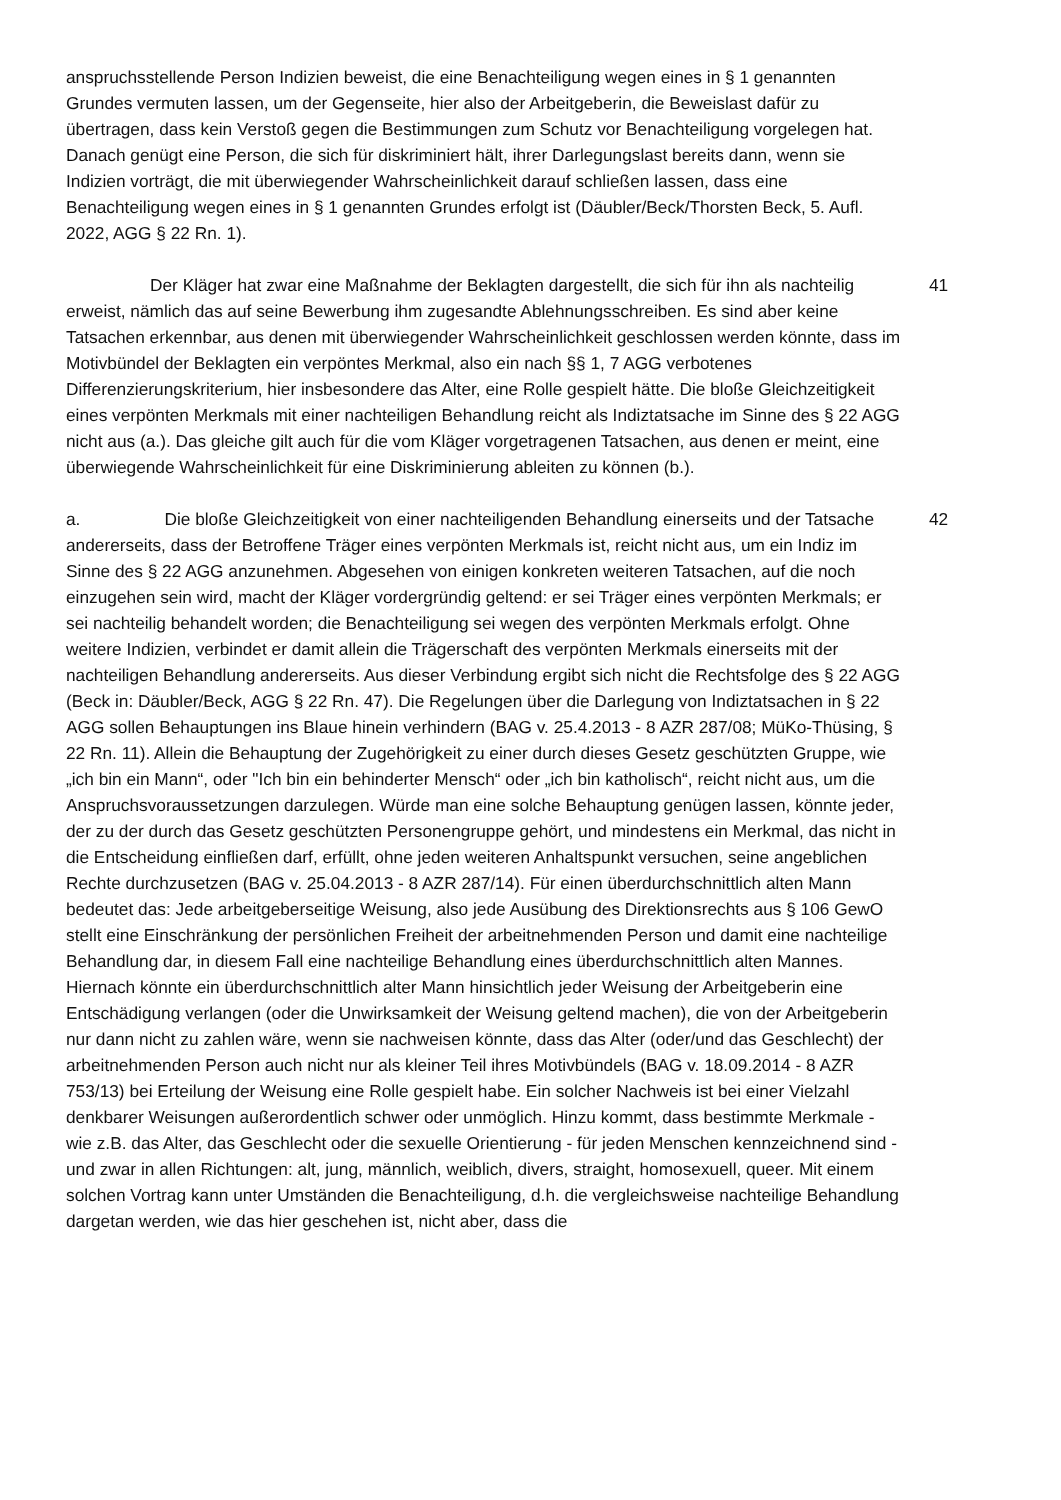anspruchsstellende Person Indizien beweist, die eine Benachteiligung wegen eines in § 1 genannten Grundes vermuten lassen, um der Gegenseite, hier also der Arbeitgeberin, die Beweislast dafür zu übertragen, dass kein Verstoß gegen die Bestimmungen zum Schutz vor Benachteiligung vorgelegen hat. Danach genügt eine Person, die sich für diskriminiert hält, ihrer Darlegungslast bereits dann, wenn sie Indizien vorträgt, die mit überwiegender Wahrscheinlichkeit darauf schließen lassen, dass eine Benachteiligung wegen eines in § 1 genannten Grundes erfolgt ist (Däubler/Beck/Thorsten Beck, 5. Aufl. 2022, AGG § 22 Rn. 1).
Der Kläger hat zwar eine Maßnahme der Beklagten dargestellt, die sich für ihn als nachteilig erweist, nämlich das auf seine Bewerbung ihm zugesandte Ablehnungsschreiben. Es sind aber keine Tatsachen erkennbar, aus denen mit überwiegender Wahrscheinlichkeit geschlossen werden könnte, dass im Motivbündel der Beklagten ein verpöntes Merkmal, also ein nach §§ 1, 7 AGG verbotenes Differenzierungskriterium, hier insbesondere das Alter, eine Rolle gespielt hätte. Die bloße Gleichzeitigkeit eines verpönten Merkmals mit einer nachteiligen Behandlung reicht als Indiztatsache im Sinne des § 22 AGG nicht aus (a.). Das gleiche gilt auch für die vom Kläger vorgetragenen Tatsachen, aus denen er meint, eine überwiegende Wahrscheinlichkeit für eine Diskriminierung ableiten zu können (b.).
41
a. Die bloße Gleichzeitigkeit von einer nachteiligenden Behandlung einerseits und der Tatsache andererseits, dass der Betroffene Träger eines verpönten Merkmals ist, reicht nicht aus, um ein Indiz im Sinne des § 22 AGG anzunehmen. Abgesehen von einigen konkreten weiteren Tatsachen, auf die noch einzugehen sein wird, macht der Kläger vordergründig geltend: er sei Träger eines verpönten Merkmals; er sei nachteilig behandelt worden; die Benachteiligung sei wegen des verpönten Merkmals erfolgt. Ohne weitere Indizien, verbindet er damit allein die Trägerschaft des verpönten Merkmals einerseits mit der nachteiligen Behandlung andererseits. Aus dieser Verbindung ergibt sich nicht die Rechtsfolge des § 22 AGG (Beck in: Däubler/Beck, AGG § 22 Rn. 47). Die Regelungen über die Darlegung von Indiztatsachen in § 22 AGG sollen Behauptungen ins Blaue hinein verhindern (BAG v. 25.4.2013 - 8 AZR 287/08; MüKo-Thüsing, § 22 Rn. 11). Allein die Behauptung der Zugehörigkeit zu einer durch dieses Gesetz geschützten Gruppe, wie „ich bin ein Mann“, oder "Ich bin ein behinderter Mensch“ oder „ich bin katholisch“, reicht nicht aus, um die Anspruchsvoraussetzungen darzulegen. Würde man eine solche Behauptung genügen lassen, könnte jeder, der zu der durch das Gesetz geschützten Personengruppe gehört, und mindestens ein Merkmal, das nicht in die Entscheidung einfließen darf, erfüllt, ohne jeden weiteren Anhaltspunkt versuchen, seine angeblichen Rechte durchzusetzen (BAG v. 25.04.2013 - 8 AZR 287/14). Für einen überdurchschnittlich alten Mann bedeutet das: Jede arbeitgeberseitige Weisung, also jede Ausübung des Direktionsrechts aus § 106 GewO stellt eine Einschränkung der persönlichen Freiheit der arbeitnehmenden Person und damit eine nachteilige Behandlung dar, in diesem Fall eine nachteilige Behandlung eines überdurchschnittlich alten Mannes. Hiernach könnte ein überdurchschnittlich alter Mann hinsichtlich jeder Weisung der Arbeitgeberin eine Entschädigung verlangen (oder die Unwirksamkeit der Weisung geltend machen), die von der Arbeitgeberin nur dann nicht zu zahlen wäre, wenn sie nachweisen könnte, dass das Alter (oder/und das Geschlecht) der arbeitnehmenden Person auch nicht nur als kleiner Teil ihres Motivbündels (BAG v. 18.09.2014 - 8 AZR 753/13) bei Erteilung der Weisung eine Rolle gespielt habe. Ein solcher Nachweis ist bei einer Vielzahl denkbarer Weisungen außerordentlich schwer oder unmöglich. Hinzu kommt, dass bestimmte Merkmale - wie z.B. das Alter, das Geschlecht oder die sexuelle Orientierung - für jeden Menschen kennzeichnend sind - und zwar in allen Richtungen: alt, jung, männlich, weiblich, divers, straight, homosexuell, queer. Mit einem solchen Vortrag kann unter Umständen die Benachteiligung, d.h. die vergleichsweise nachteilige Behandlung dargetan werden, wie das hier geschehen ist, nicht aber, dass die
42